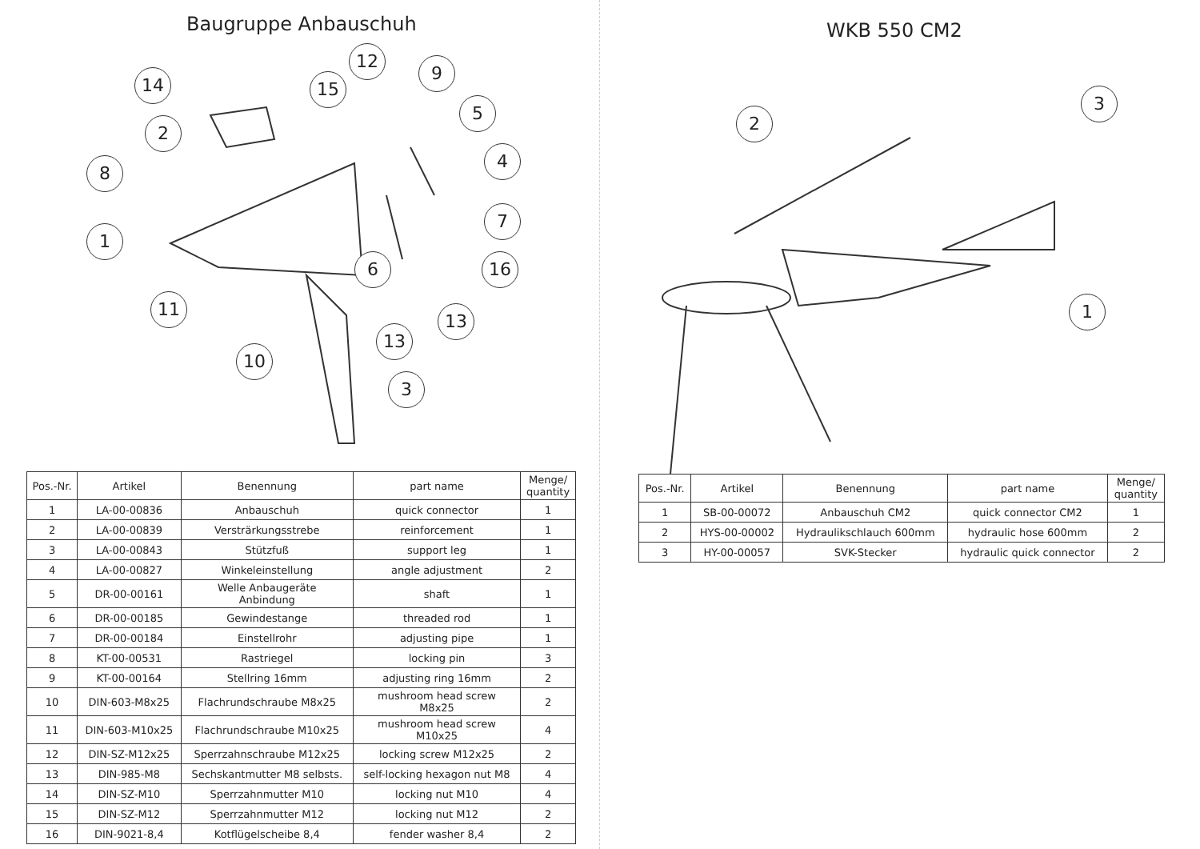Baugruppe Anbauschuh
14
2
8
1
11
10
15
12
9
5
4
7
16 6
13
13
3
| Pos.-Nr. | Artikel | Benennung | part name | Menge/ quantity |
| --- | --- | --- | --- | --- |
| 1 | LA-00-00836 | Anbauschuh | quick connector | 1 |
| 2 | LA-00-00839 | Versträrkungsstrebe | reinforcement | 1 |
| 3 | LA-00-00843 | Stützfuß | support leg | 1 |
| 4 | LA-00-00827 | Winkeleinstellung | angle adjustment | 2 |
| 5 | DR-00-00161 | Welle Anbaugeräte Anbindung | shaft | 1 |
| 6 | DR-00-00185 | Gewindestange | threaded rod | 1 |
| 7 | DR-00-00184 | Einstellrohr | adjusting pipe | 1 |
| 8 | KT-00-00531 | Rastriegel | locking pin | 3 |
| 9 | KT-00-00164 | Stellring 16mm | adjusting ring 16mm | 2 |
| 10 | DIN-603-M8x25 | Flachrundschraube M8x25 | mushroom head screw M8x25 | 2 |
| 11 | DIN-603-M10x25 | Flachrundschraube M10x25 | mushroom head screw M10x25 | 4 |
| 12 | DIN-SZ-M12x25 | Sperrzahnschraube M12x25 | locking screw M12x25 | 2 |
| 13 | DIN-985-M8 | Sechskantmutter M8 selbsts. | self-locking hexagon nut M8 | 4 |
| 14 | DIN-SZ-M10 | Sperrzahnmutter M10 | locking nut M10 | 4 |
| 15 | DIN-SZ-M12 | Sperrzahnmutter M12 | locking nut M12 | 2 |
| 16 | DIN-9021-8,4 | Kotflügelscheibe 8,4 | fender washer 8,4 | 2 |
WKB 550 CM2
2
3
1
| Pos.-Nr. | Artikel | Benennung | part name | Menge/ quantity |
| --- | --- | --- | --- | --- |
| 1 | SB-00-00072 | Anbauschuh CM2 | quick connector CM2 | 1 |
| 2 | HYS-00-00002 | Hydraulikschlauch 600mm | hydraulic hose 600mm | 2 |
| 3 | HY-00-00057 | SVK-Stecker | hydraulic quick connector | 2 |